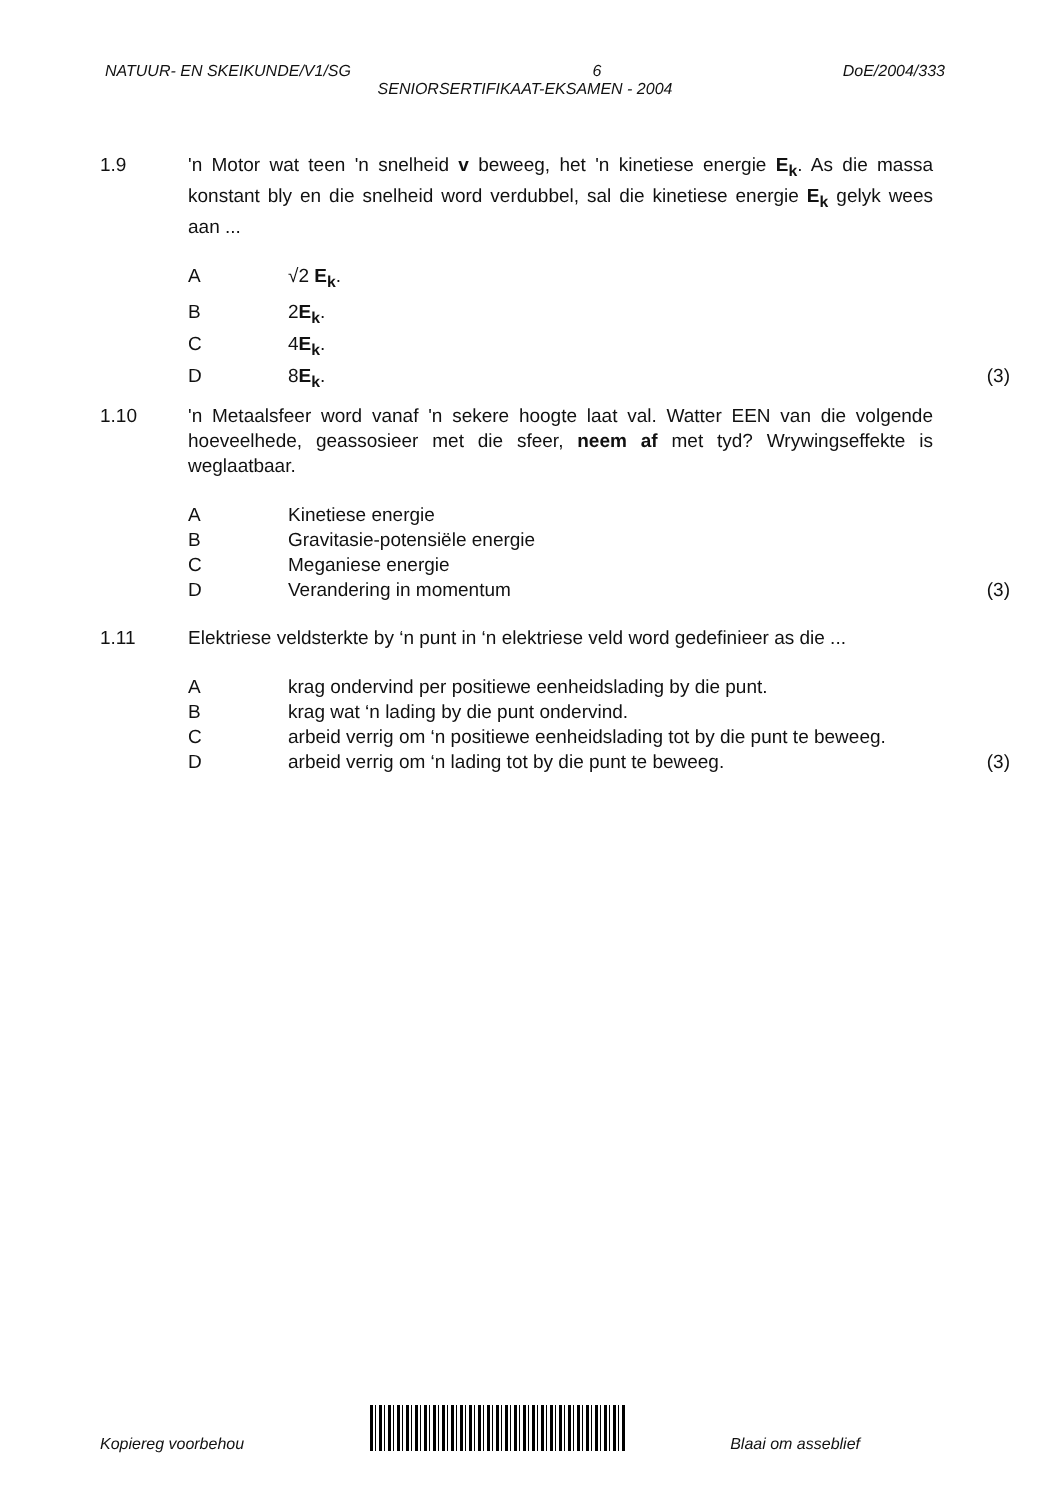NATUUR- EN SKEIKUNDE/V1/SG 6 DoE/2004/333
SENIORSERTIFIKAAT-EKSAMEN - 2004
1.9 'n Motor wat teen 'n snelheid v beweeg, het 'n kinetiese energie E<sub>k</sub>. As die massa konstant bly en die snelheid word verdubbel, sal die kinetiese energie E<sub>k</sub> gelyk wees aan ...
A √2 E<sub>k</sub>.
B 2E<sub>k</sub>.
C 4E<sub>k</sub>.
D 8E<sub>k</sub>. (3)
1.10 'n Metaalsfeer word vanaf 'n sekere hoogte laat val. Watter EEN van die volgende hoeveelhede, geassosieer met die sfeer, neem af met tyd? Wrywingseffekte is weglaatbaar.
A Kinetiese energie
B Gravitasie-potensiële energie
C Meganiese energie
D Verandering in momentum (3)
1.11 Elektriese veldsterkte by ‘n punt in ‘n elektriese veld word gedefinieer as die ...
A krag ondervind per positiewe eenheidslading by die punt.
B krag wat ‘n lading by die punt ondervind.
C arbeid verrig om ‘n positiewe eenheidslading tot by die punt te beweeg.
D arbeid verrig om ‘n lading tot by die punt te beweeg. (3)
Kopiereg voorbehou Blaai om asseblief